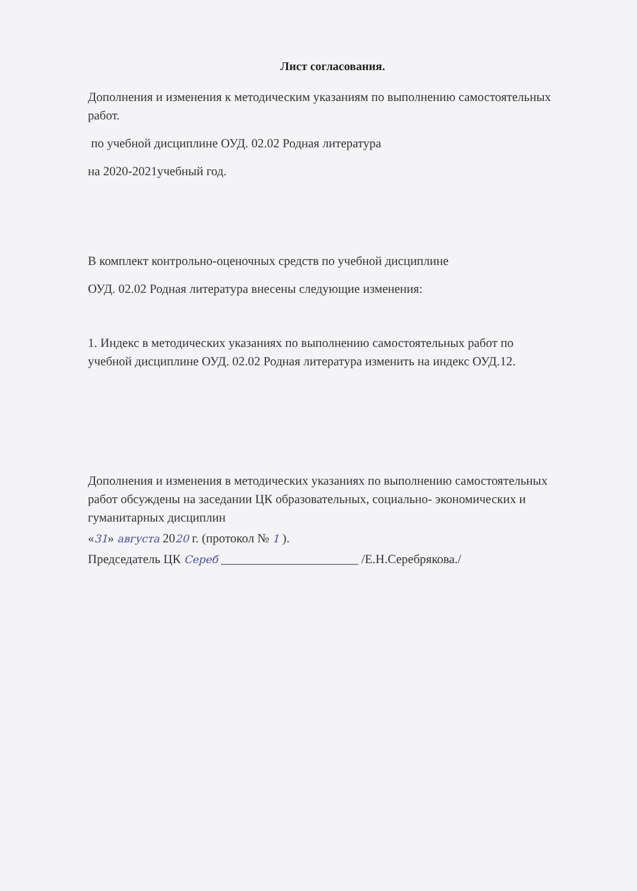Лист согласования.
Дополнения и изменения к методическим указаниям по выполнению самостоятельных работ.
по учебной дисциплине ОУД. 02.02 Родная литература
на 2020-2021учебный год.
В комплект контрольно-оценочных средств по учебной дисциплине
ОУД. 02.02 Родная литература внесены следующие изменения:
1. Индекс в методических указаниях по выполнению самостоятельных работ по учебной дисциплине ОУД. 02.02 Родная литература изменить на индекс ОУД.12.
Дополнения и изменения в методических указаниях по выполнению самостоятельных работ обсуждены на заседании ЦК образовательных, социально- экономических и гуманитарных дисциплин
«31» августа 2020 г. (протокол № 1 ).
Председатель ЦК Сереб ______________________ /Е.Н.Серебрякова./